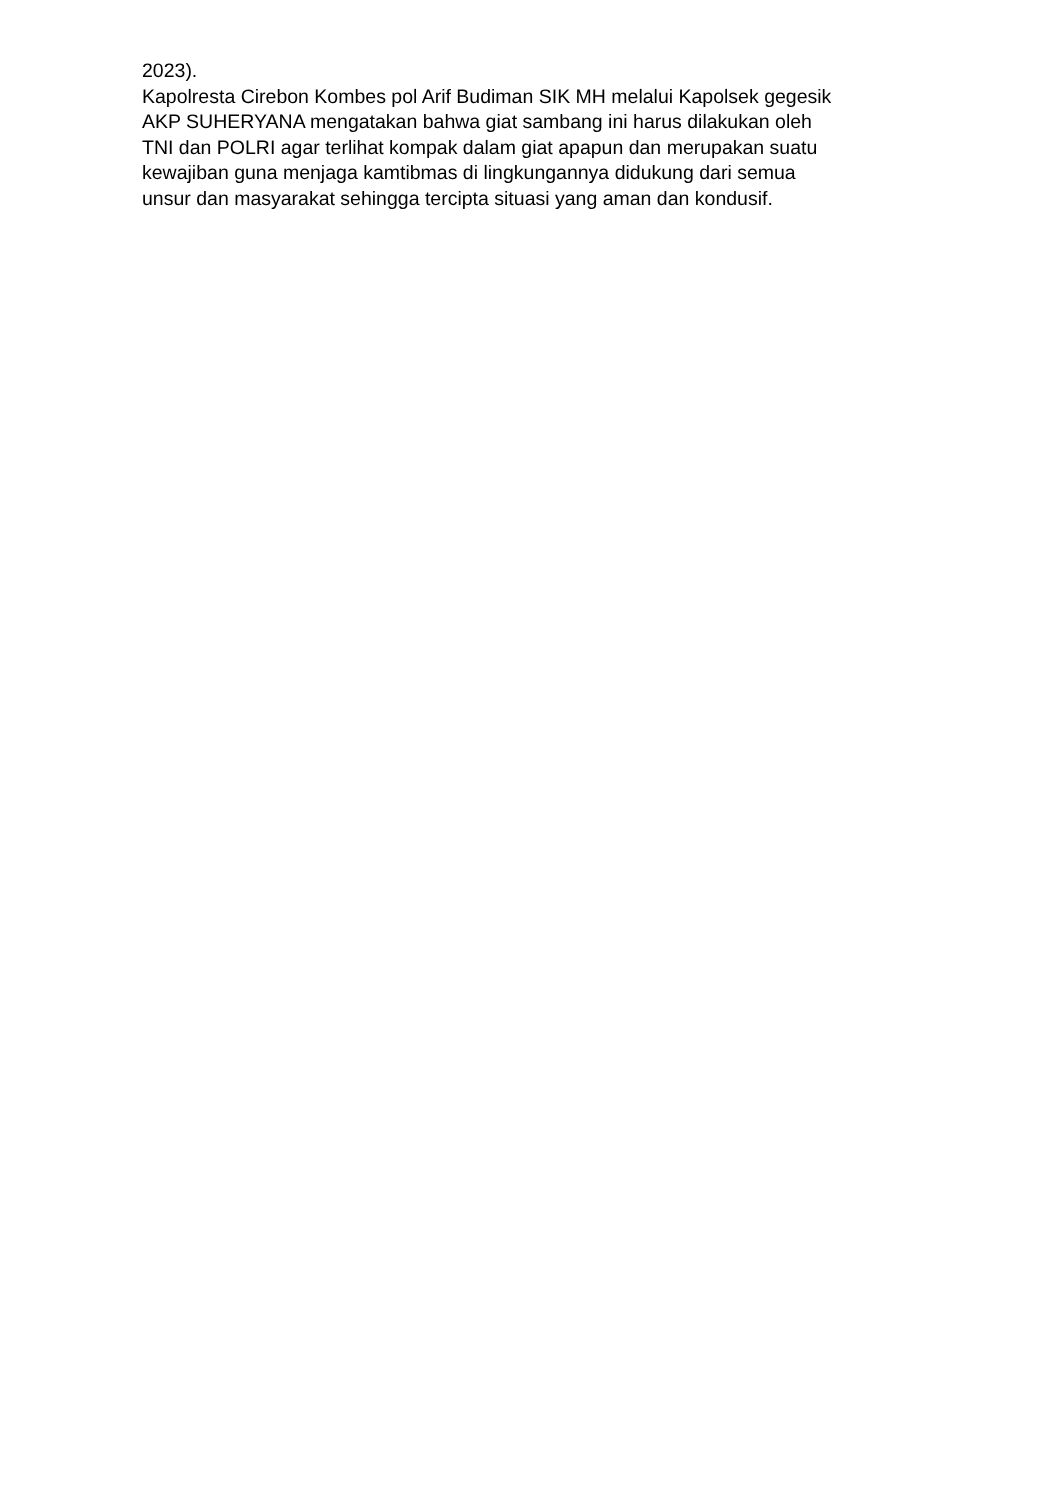2023).
Kapolresta Cirebon Kombes pol Arif Budiman SIK MH melalui Kapolsek gegesik
AKP SUHERYANA mengatakan bahwa giat sambang ini harus dilakukan oleh
TNI dan POLRI agar terlihat kompak dalam giat apapun dan merupakan suatu
kewajiban guna menjaga kamtibmas di lingkungannya didukung dari semua
unsur dan masyarakat sehingga tercipta situasi yang aman dan kondusif.